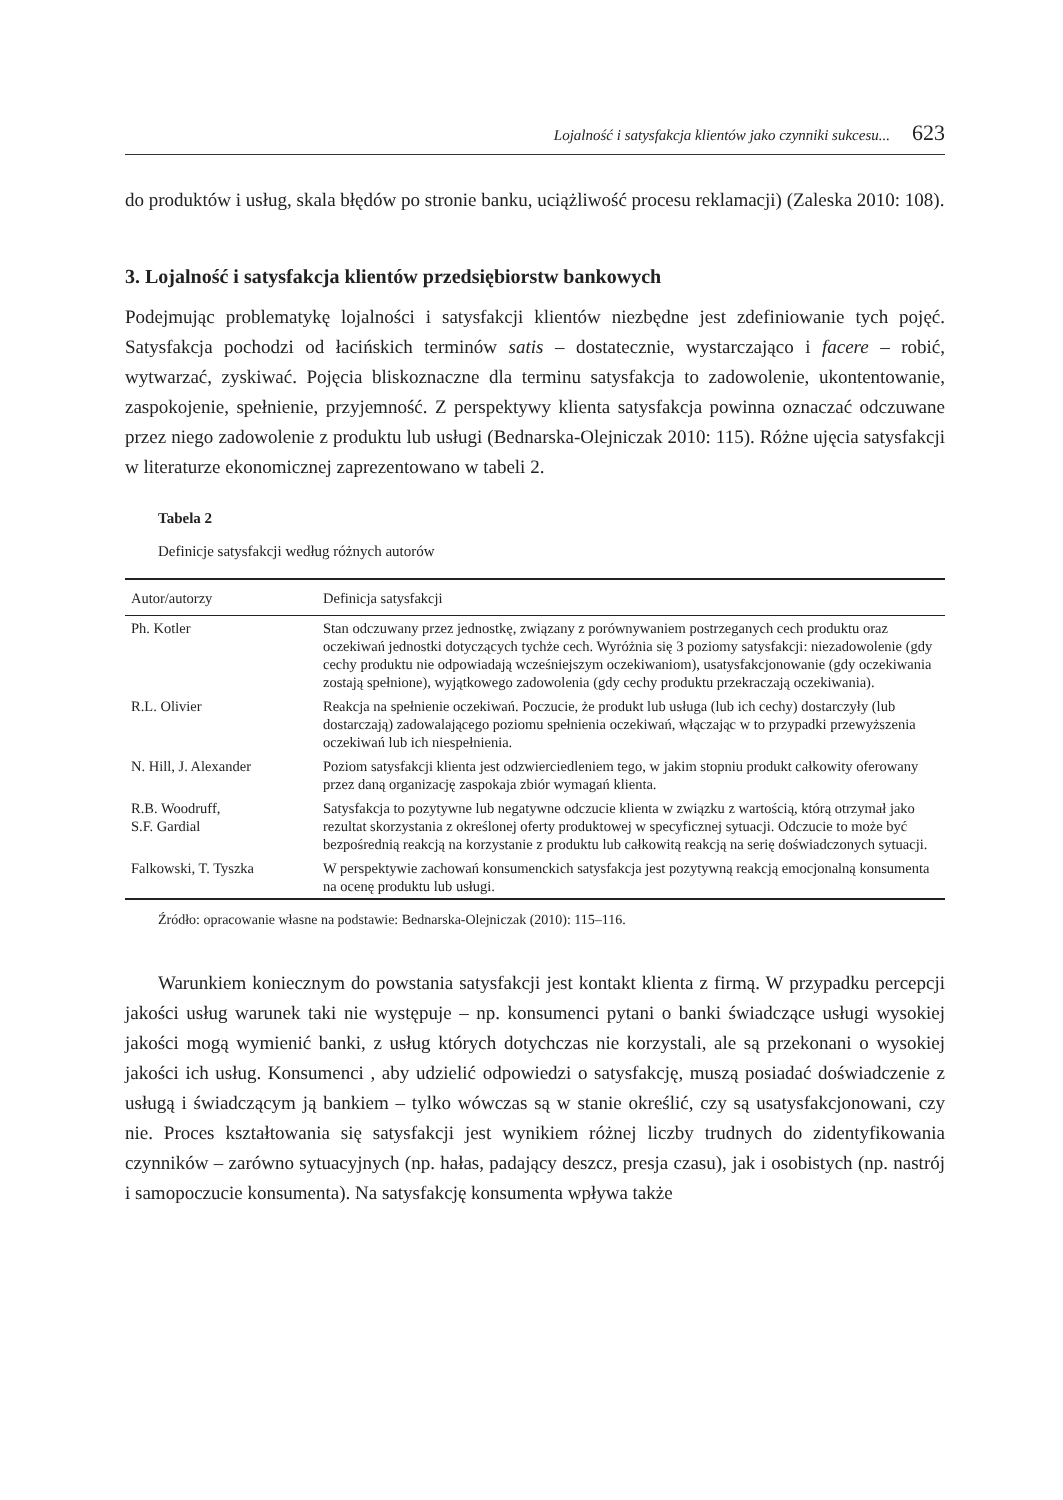Lojalność i satysfakcja klientów jako czynniki sukcesu... 623
do produktów i usług, skala błędów po stronie banku, uciążliwość procesu reklamacji) (Zaleska 2010: 108).
3. Lojalność i satysfakcja klientów przedsiębiorstw bankowych
Podejmując problematykę lojalności i satysfakcji klientów niezbędne jest zdefiniowanie tych pojęć. Satysfakcja pochodzi od łacińskich terminów satis – dostatecznie, wystarczająco i facere – robić, wytwarzać, zyskiwać. Pojęcia bliskoznaczne dla terminu satysfakcja to zadowolenie, ukontentowanie, zaspokojenie, spełnienie, przyjemność. Z perspektywy klienta satysfakcja powinna oznaczać odczuwane przez niego zadowolenie z produktu lub usługi (Bednarska-Olejniczak 2010: 115). Różne ujęcia satysfakcji w literaturze ekonomicznej zaprezentowano w tabeli 2.
Tabela 2
Definicje satysfakcji według różnych autorów
| Autor/autorzy | Definicja satysfakcji |
| --- | --- |
| Ph. Kotler | Stan odczuwany przez jednostkę, związany z porównywaniem postrzeganych cech produktu oraz oczekiwań jednostki dotyczących tychże cech. Wyróżnia się 3 poziomy satysfakcji: niezadowolenie (gdy cechy produktu nie odpowiadają wcześniejszym oczekiwaniom), usatysfakcjonowanie (gdy oczekiwania zostają spełnione), wyjątkowego zadowolenia (gdy cechy produktu przekraczają oczekiwania). |
| R.L. Olivier | Reakcja na spełnienie oczekiwań. Poczucie, że produkt lub usługa (lub ich cechy) dostarczyły (lub dostarczają) zadowalającego poziomu spełnienia oczekiwań, włączając w to przypadki przewyższenia oczekiwań lub ich niespełnienia. |
| N. Hill, J. Alexander | Poziom satysfakcji klienta jest odzwierciedleniem tego, w jakim stopniu produkt całkowity oferowany przez daną organizację zaspokaja zbiór wymagań klienta. |
| R.B. Woodruff, S.F. Gardial | Satysfakcja to pozytywne lub negatywne odczucie klienta w związku z wartością, którą otrzymał jako rezultat skorzystania z określonej oferty produktowej w specyficznej sytuacji. Odczucie to może być bezpośrednią reakcją na korzystanie z produktu lub całkowitą reakcją na serię doświadczonych sytuacji. |
| Falkowski, T. Tyszka | W perspektywie zachowań konsumenckich satysfakcja jest pozytywną reakcją emocjonalną konsumenta na ocenę produktu lub usługi. |
Źródło: opracowanie własne na podstawie: Bednarska-Olejniczak (2010): 115–116.
Warunkiem koniecznym do powstania satysfakcji jest kontakt klienta z firmą. W przypadku percepcji jakości usług warunek taki nie występuje – np. konsumenci pytani o banki świadczące usługi wysokiej jakości mogą wymienić banki, z usług których dotychczas nie korzystali, ale są przekonani o wysokiej jakości ich usług. Konsumenci , aby udzielić odpowiedzi o satysfakcję, muszą posiadać doświadczenie z usługą i świadczącym ją bankiem – tylko wówczas są w stanie określić, czy są usatysfakcjonowani, czy nie. Proces kształtowania się satysfakcji jest wynikiem różnej liczby trudnych do zidentyfikowania czynników – zarówno sytuacyjnych (np. hałas, padający deszcz, presja czasu), jak i osobistych (np. nastrój i samopoczucie konsumenta). Na satysfakcję konsumenta wpływa także